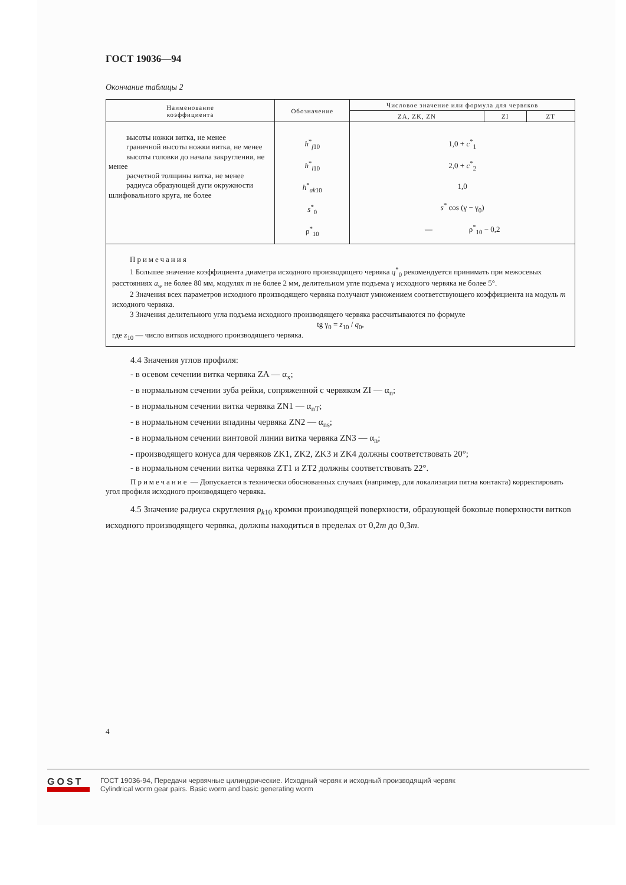ГОСТ 19036—94
Окончание таблицы 2
| Наименование коэффициента | Обозначение | Числовое значение или формула для червяков | | |
| --- | --- | --- | --- | --- |
| | | ZA, ZK, ZN | ZI | ZT |
| высоты ножки витка, не менее граничной высоты ножки витка, не менее высоты головки до начала закругления, не менее расчетной толщины витка, не менее радиуса образующей дуги окружности шлифовального круга, не более | h<sup>*</sup><sub>f10</sub> h<sup>*</sup><sub>l10</sub> h<sup>*</sup><sub>ak10</sub> s<sup>*</sup><sub>0</sub> ρ<sup>*</sup><sub>10</sub> | 1,0 + c<sup>*</sup><sub>1</sub> 2,0 + c<sup>*</sup><sub>2</sub> 1,0 s<sup>*</sup> cos (γ − γ<sub>0</sub>) — ρ<sup>*</sup><sub>10</sub> − 0,2 | | |
| Примечания 1 Большее значение коэффициента диаметра исходного производящего червяка q<sup>*</sup><sub>0</sub> рекомендуется принимать при межосевых расстояниях a<sub>w</sub> не более 80 мм, модулях m не более 2 мм, делительном угле подъема γ исходного червяка не более 5°. 2 Значения всех параметров исходного производящего червяка получают умножением соответствующего коэффициента на модуль m исходного червяка. 3 Значения делительного угла подъема исходного производящего червяка рассчитываются по формуле tg γ<sub>0</sub> = z<sub>10</sub> / q<sub>0</sub>, где z<sub>10</sub> — число витков исходного производящего червяка. | | | | |
4.4 Значения углов профиля:
- в осевом сечении витка червяка ZA — α<sub>x</sub>;
- в нормальном сечении зуба рейки, сопряженной с червяком ZI — α<sub>n</sub>;
- в нормальном сечении витка червяка ZN1 — α<sub>nT</sub>;
- в нормальном сечении впадины червяка ZN2 — α<sub>ns</sub>;
- в нормальном сечении винтовой линии витка червяка ZN3 — α<sub>n</sub>;
- производящего конуса для червяков ZK1, ZK2, ZK3 и ZK4 должны соответствовать 20°;
- в нормальном сечении витка червяка ZT1 и ZT2 должны соответствовать 22°.
Примечание — Допускается в технически обоснованных случаях (например, для локализации пятна контакта) корректировать угол профиля исходного производящего червяка.
4.5 Значение радиуса скругления ρ<sub>k10</sub> кромки производящей поверхности, образующей боковые поверхности витков исходного производящего червяка, должны находиться в пределах от 0,2m до 0,3m.
4
GOST
ГОСТ 19036-94, Передачи червячные цилиндрические. Исходный червяк и исходный производящий червяк
Cylindrical worm gear pairs. Basic worm and basic generating worm